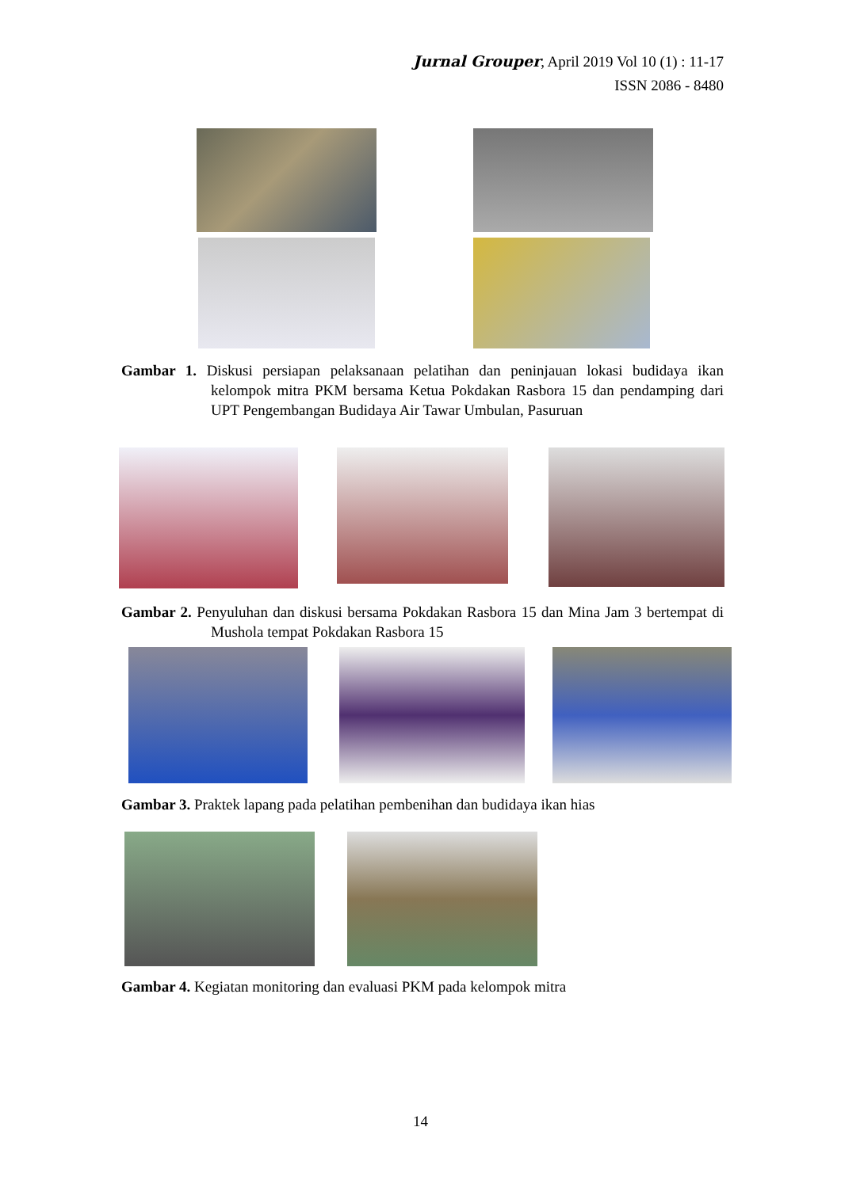Jurnal Grouper, April 2019 Vol 10 (1) : 11-17
ISSN 2086 - 8480
Gambar 1. Diskusi persiapan pelaksanaan pelatihan dan peninjauan lokasi budidaya ikan kelompok mitra PKM bersama Ketua Pokdakan Rasbora 15 dan pendamping dari UPT Pengembangan Budidaya Air Tawar Umbulan, Pasuruan
Gambar 2. Penyuluhan dan diskusi bersama Pokdakan Rasbora 15 dan Mina Jam 3 bertempat di Mushola tempat Pokdakan Rasbora 15
Gambar 3. Praktek lapang pada pelatihan pembenihan dan budidaya ikan hias
Gambar 4. Kegiatan monitoring dan evaluasi PKM pada kelompok mitra
14